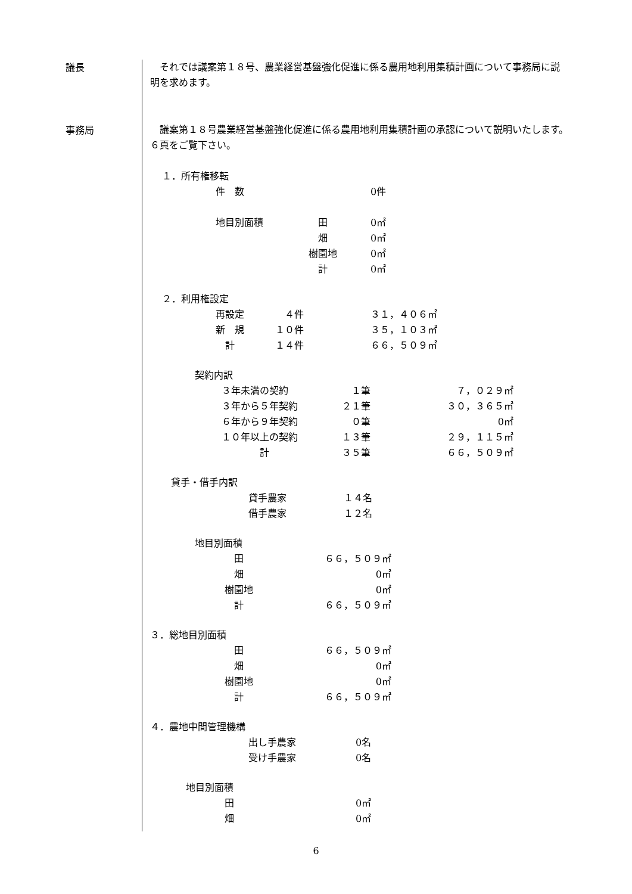議長
　それでは議案第１８号、農業経営基盤強化促進に係る農用地利用集積計画について事務局に説明を求めます。
事務局
　議案第１８号農業経営基盤強化促進に係る農用地利用集積計画の承認について説明いたします。　６頁をご覧下さい。
１．所有権移転
| 件 数 | | 0件 |
| 地目別面積 | 田 | 0㎡ |
| | 畑 | 0㎡ |
| | 樹園地 | 0㎡ |
| | 計 | 0㎡ |
２．利用権設定
| 再設定 | ４件 | ３１，４０６㎡ |
| 新 規 | １０件 | ３５，１０３㎡ |
| 計 | １４件 | ６６，５０９㎡ |
契約内訳
| ３年未満の契約 | １筆 | ７，０２９㎡ |
| ３年から５年契約 | ２１筆 | ３０，３６５㎡ |
| ６年から９年契約 | ０筆 | 0㎡ |
| １０年以上の契約 | １３筆 | ２９，１１５㎡ |
| 計 | ３５筆 | ６６，５０９㎡ |
貸手・借手内訳
| 貸手農家 | １４名 |
| 借手農家 | １２名 |
地目別面積
| 田 | ６６，５０９㎡ |
| 畑 | 0㎡ |
| 樹園地 | 0㎡ |
| 計 | ６６，５０９㎡ |
３．総地目別面積
| 田 | ６６，５０９㎡ |
| 畑 | 0㎡ |
| 樹園地 | 0㎡ |
| 計 | ６６，５０９㎡ |
４．農地中間管理機構
| 出し手農家 | 0名 |
| 受け手農家 | 0名 |
地目別面積
| 田 | 0㎡ |
| 畑 | 0㎡ |
6